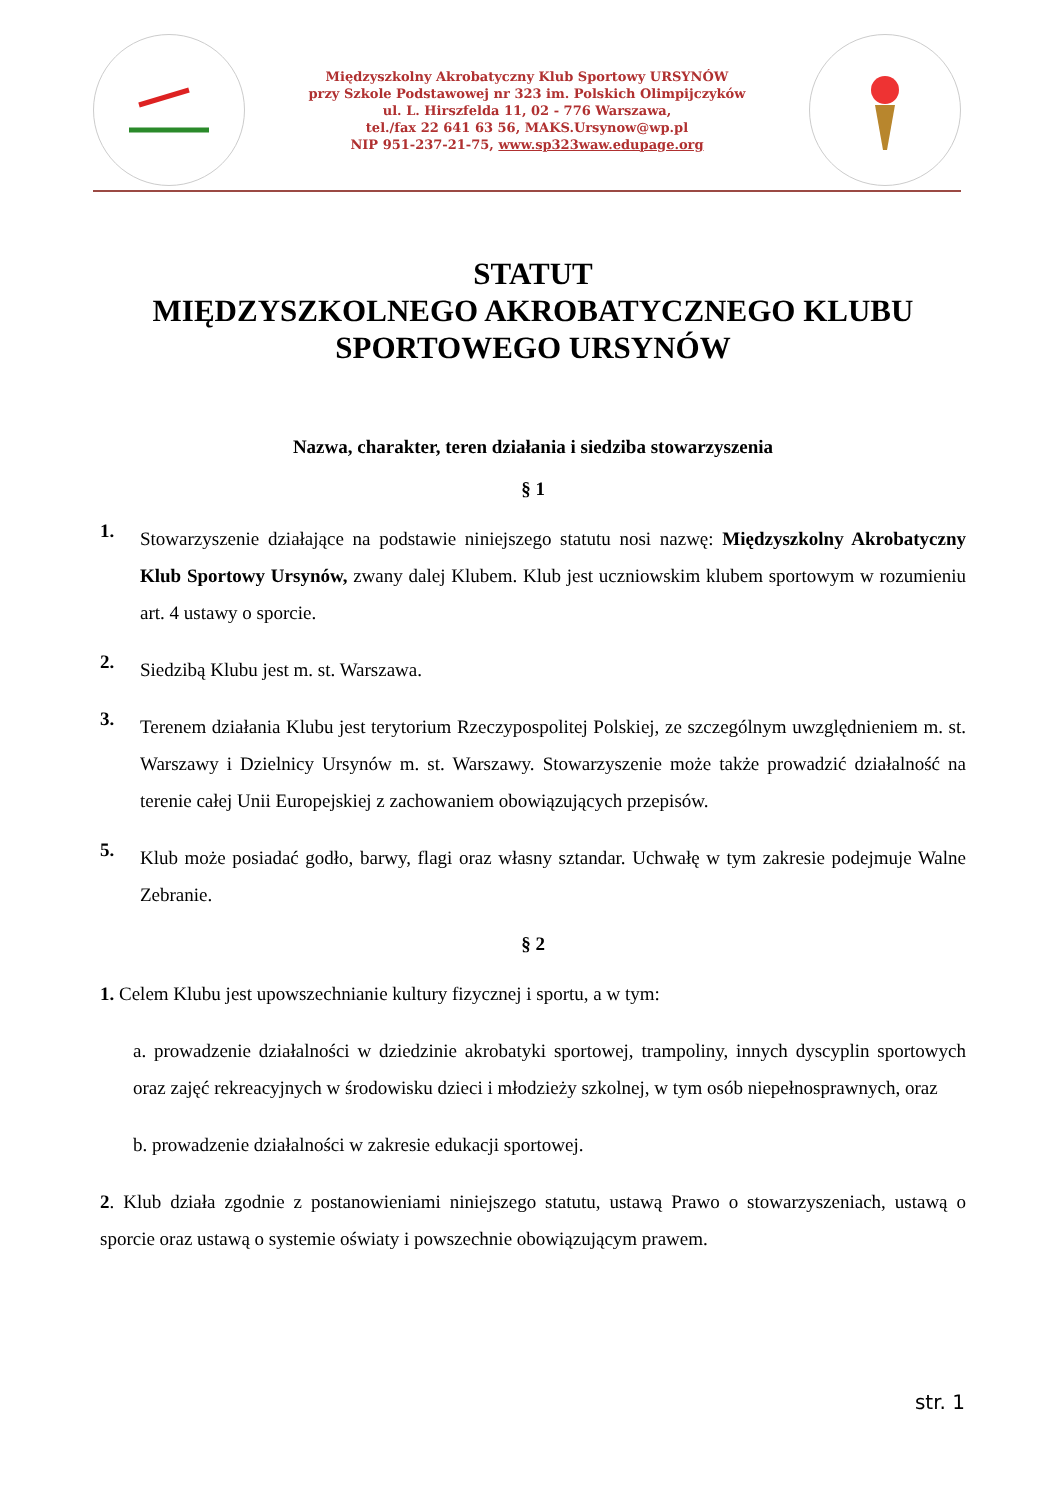Międzyszkolny Akrobatyczny Klub Sportowy URSYNÓW
przy Szkole Podstawowej nr 323 im. Polskich Olimpijczyków
ul. L. Hirszfelda 11, 02 - 776 Warszawa,
tel./fax 22 641 63 56, MAKS.Ursynow@wp.pl
NIP 951-237-21-75, www.sp323waw.edupage.org
STATUT
MIĘDZYSZKOLNEGO AKROBATYCZNEGO KLUBU
SPORTOWEGO URSYNÓW
Nazwa, charakter, teren działania i siedziba stowarzyszenia
§ 1
1.
Stowarzyszenie działające na podstawie niniejszego statutu nosi nazwę: Międzyszkolny Akrobatyczny Klub Sportowy Ursynów, zwany dalej Klubem. Klub jest uczniowskim klubem sportowym w rozumieniu art. 4 ustawy o sporcie.
2.
Siedzibą Klubu jest m. st. Warszawa.
3.
Terenem działania Klubu jest terytorium Rzeczypospolitej Polskiej, ze szczególnym uwzględnieniem m. st. Warszawy i Dzielnicy Ursynów m. st. Warszawy. Stowarzyszenie może także prowadzić działalność na terenie całej Unii Europejskiej z zachowaniem obowiązujących przepisów.
5.
Klub może posiadać godło, barwy, flagi oraz własny sztandar. Uchwałę w tym zakresie podejmuje Walne Zebranie.
§ 2
1. Celem Klubu jest upowszechnianie kultury fizycznej i sportu, a w tym:
a. prowadzenie działalności w dziedzinie akrobatyki sportowej, trampoliny, innych dyscyplin sportowych oraz zajęć rekreacyjnych w środowisku dzieci i młodzieży szkolnej, w tym osób niepełnosprawnych, oraz
b. prowadzenie działalności w zakresie edukacji sportowej.
2. Klub działa zgodnie z postanowieniami niniejszego statutu, ustawą Prawo o stowarzyszeniach, ustawą o sporcie oraz ustawą o systemie oświaty i powszechnie obowiązującym prawem.
str. 1